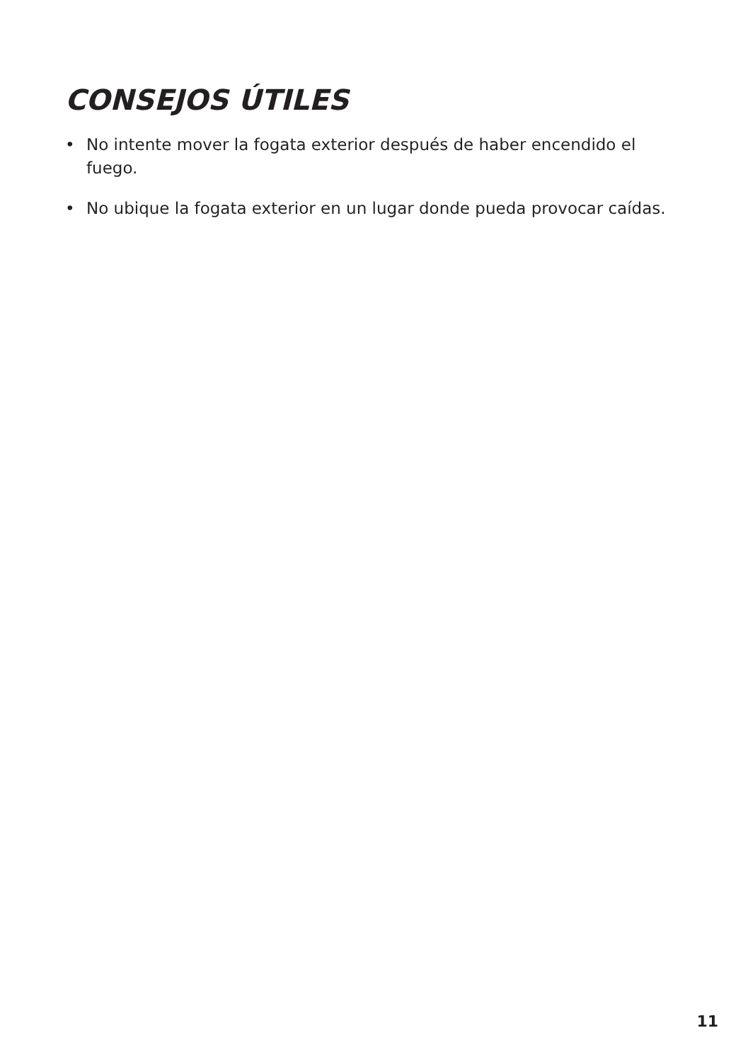CONSEJOS ÚTILES
• No intente mover la fogata exterior después de haber encendido el fuego.
• No ubique la fogata exterior en un lugar donde pueda provocar caídas.
11